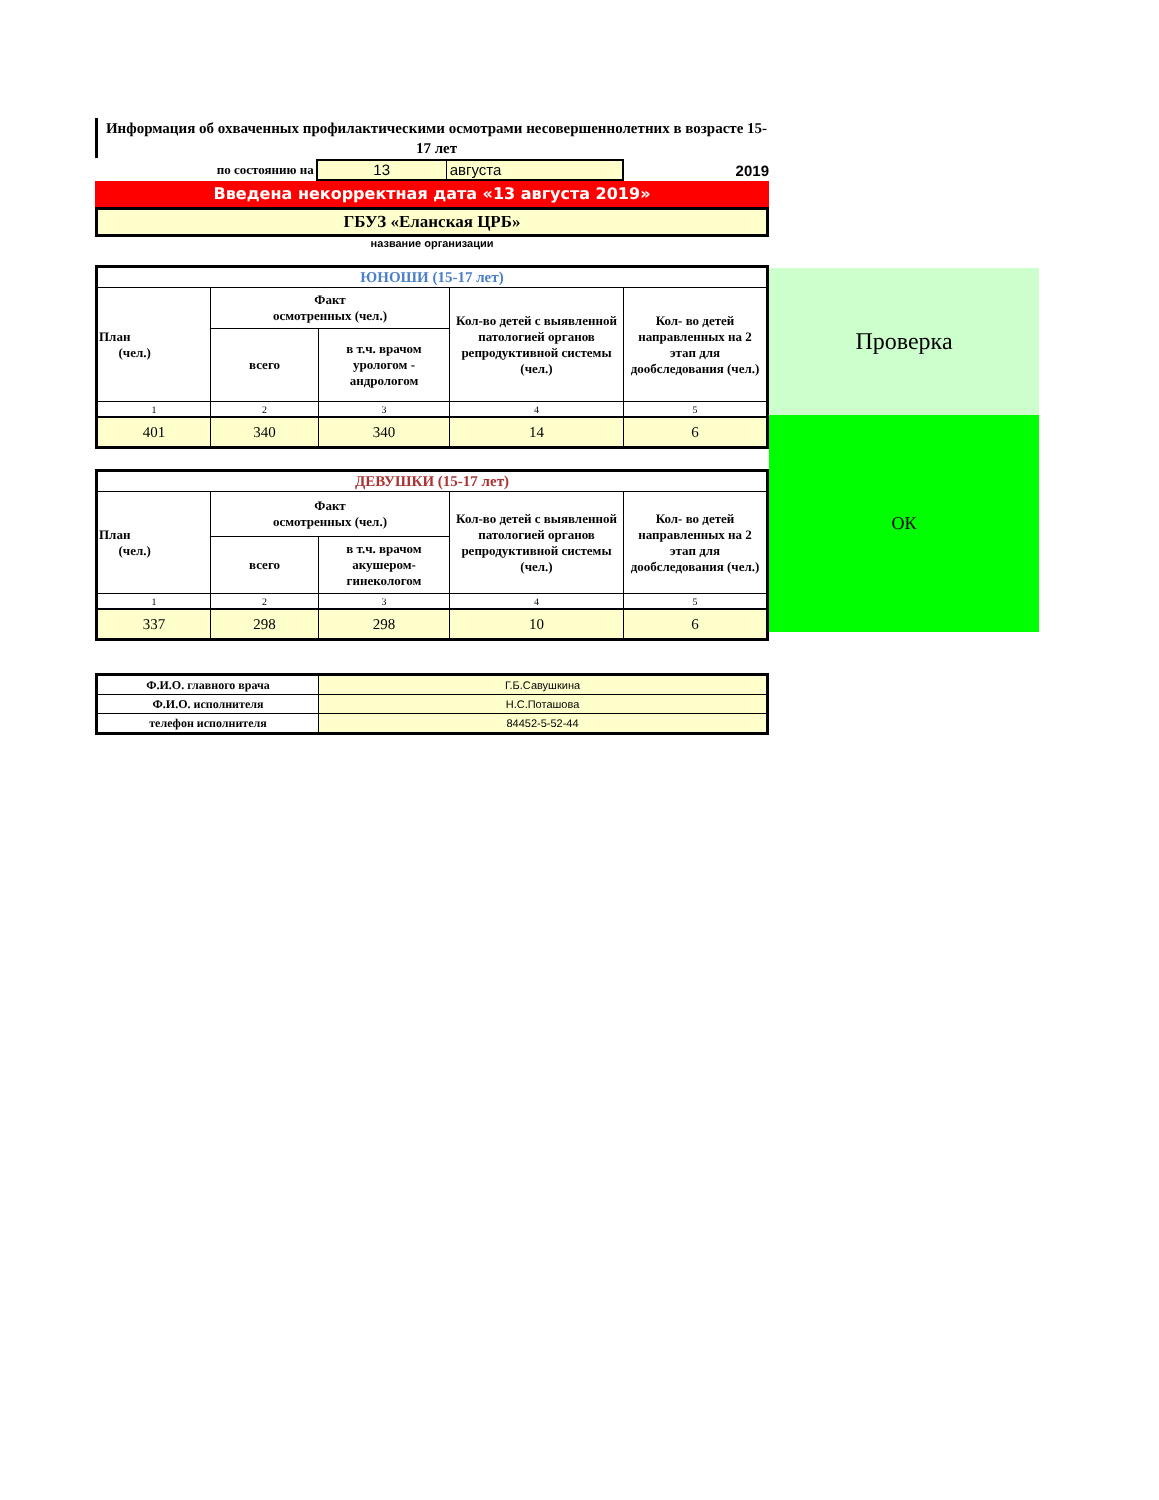Информация об охваченных профилактическими осмотрами несовершеннолетних в возрасте 15- 17 лет
по состоянию на
13 августа
2019
Введена некорректная дата «13 августа 2019»
ГБУЗ «Еланская ЦРБ»
название организации
| ЮНОШИ (15-17 лет) | | | | |
| --- | --- | --- | --- | --- |
| План (чел.) | Факт осмотренных (чел.) | | Кол-во детей с выявленной патологией органов репродуктивной системы (чел.) | Кол- во детей направленных на 2 этап для дообследования (чел.) |
| | всего | в т.ч. врачом урологом - андрологом | | |
| 1 | 2 | 3 | 4 | 5 |
| 401 | 340 | 340 | 14 | 6 |
| ДЕВУШКИ (15-17 лет) | | | | |
| --- | --- | --- | --- | --- |
| План (чел.) | Факт осмотренных (чел.) | | Кол-во детей с выявленной патологией органов репродуктивной системы (чел.) | Кол- во детей направленных на 2 этап для дообследования (чел.) |
| | всего | в т.ч. врачом акушером-гинекологом | | |
| 1 | 2 | 3 | 4 | 5 |
| 337 | 298 | 298 | 10 | 6 |
| Ф.И.О. главного врача | Г.Б.Савушкина |
| Ф.И.О. исполнителя | Н.С.Поташова |
| телефон исполнителя | 84452-5-52-44 |
Проверка
ОК